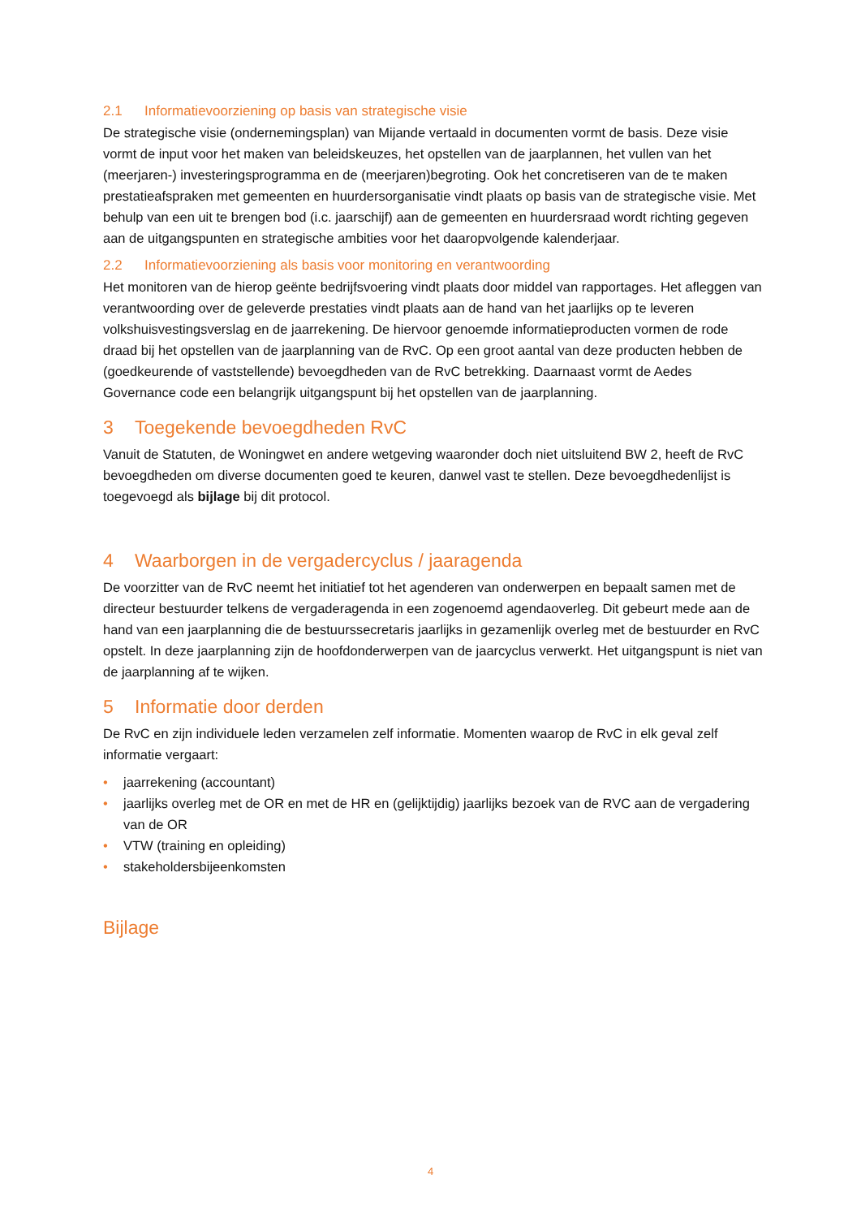2.1 Informatievoorziening op basis van strategische visie
De strategische visie (ondernemingsplan) van Mijande vertaald in documenten vormt de basis. Deze visie vormt de input voor het maken van beleidskeuzes, het opstellen van de jaarplannen, het vullen van het (meerjaren-) investeringsprogramma en de (meerjaren)begroting. Ook het concretiseren van de te maken prestatieafspraken met gemeenten en huurdersorganisatie vindt plaats op basis van de strategische visie. Met behulp van een uit te brengen bod (i.c. jaarschijf) aan de gemeenten en huurdersraad wordt richting gegeven aan de uitgangspunten en strategische ambities voor het daaropvolgende kalenderjaar.
2.2 Informatievoorziening als basis voor monitoring en verantwoording
Het monitoren van de hierop geënte bedrijfsvoering vindt plaats door middel van rapportages. Het afleggen van verantwoording over de geleverde prestaties vindt plaats aan de hand van het jaarlijks op te leveren volkshuisvestingsverslag en de jaarrekening. De hiervoor genoemde informatieproducten vormen de rode draad bij het opstellen van de jaarplanning van de RvC. Op een groot aantal van deze producten hebben de (goedkeurende of vaststellende) bevoegdheden van de RvC betrekking. Daarnaast vormt de Aedes Governance code een belangrijk uitgangspunt bij het opstellen van de jaarplanning.
3 Toegekende bevoegdheden RvC
Vanuit de Statuten, de Woningwet en andere wetgeving waaronder doch niet uitsluitend BW 2, heeft de RvC bevoegdheden om diverse documenten goed te keuren, danwel vast te stellen. Deze bevoegdhedenlijst is toegevoegd als bijlage bij dit protocol.
4 Waarborgen in de vergadercyclus / jaaragenda
De voorzitter van de RvC neemt het initiatief tot het agenderen van onderwerpen en bepaalt samen met de directeur bestuurder telkens de vergaderagenda in een zogenoemd agendaoverleg. Dit gebeurt mede aan de hand van een jaarplanning die de bestuurssecretaris jaarlijks in gezamenlijk overleg met de bestuurder en RvC opstelt. In deze jaarplanning zijn de hoofdonderwerpen van de jaarcyclus verwerkt. Het uitgangspunt is niet van de jaarplanning af te wijken.
5 Informatie door derden
De RvC en zijn individuele leden verzamelen zelf informatie. Momenten waarop de RvC in elk geval zelf informatie vergaart:
• jaarrekening (accountant)
• jaarlijks overleg met de OR en met de HR en (gelijktijdig) jaarlijks bezoek van de RVC aan de vergadering van de OR
• VTW (training en opleiding)
• stakeholdersbijeenkomsten
Bijlage
4